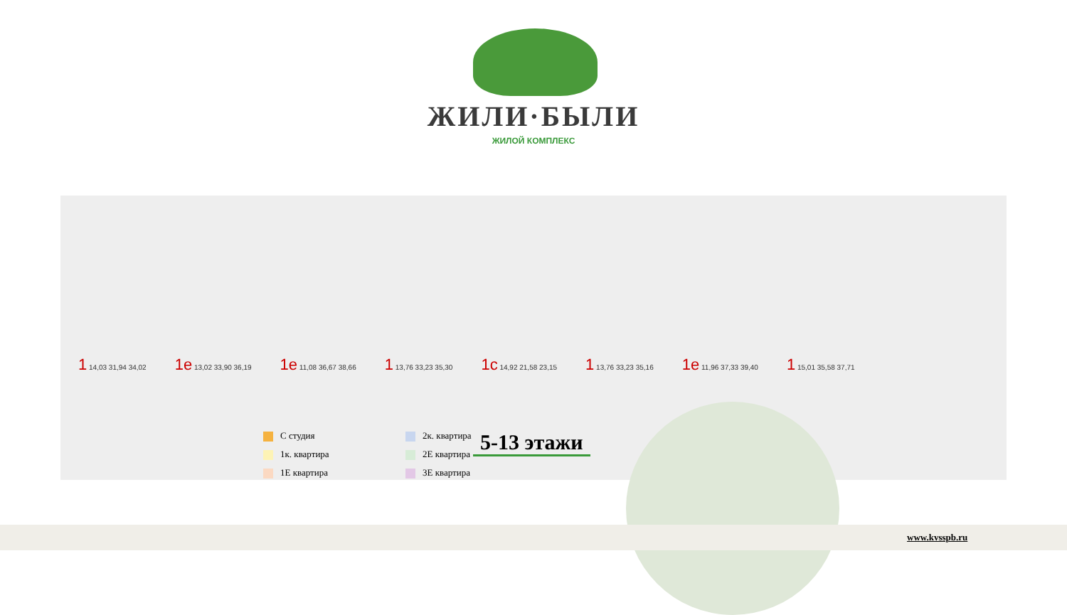ЖИЛИ·БЫЛИ
ЖИЛОЙ КОМПЛЕКС
1 14,03 31,94 34,02 1е 13,02 33,90 36,19 1е 11,08 36,67 38,66 1 13,76 33,23 35,30 1с 14,92 21,58 23,15 1 13,76 33,23 35,16 1е 11,96 37,33 39,40 1 15,01 35,58 37,71
С студия
2к. квартира
1к. квартира
2Е квартира
1Е квартира
3Е квартира
5-13 этажи
www.kvsspb.ru